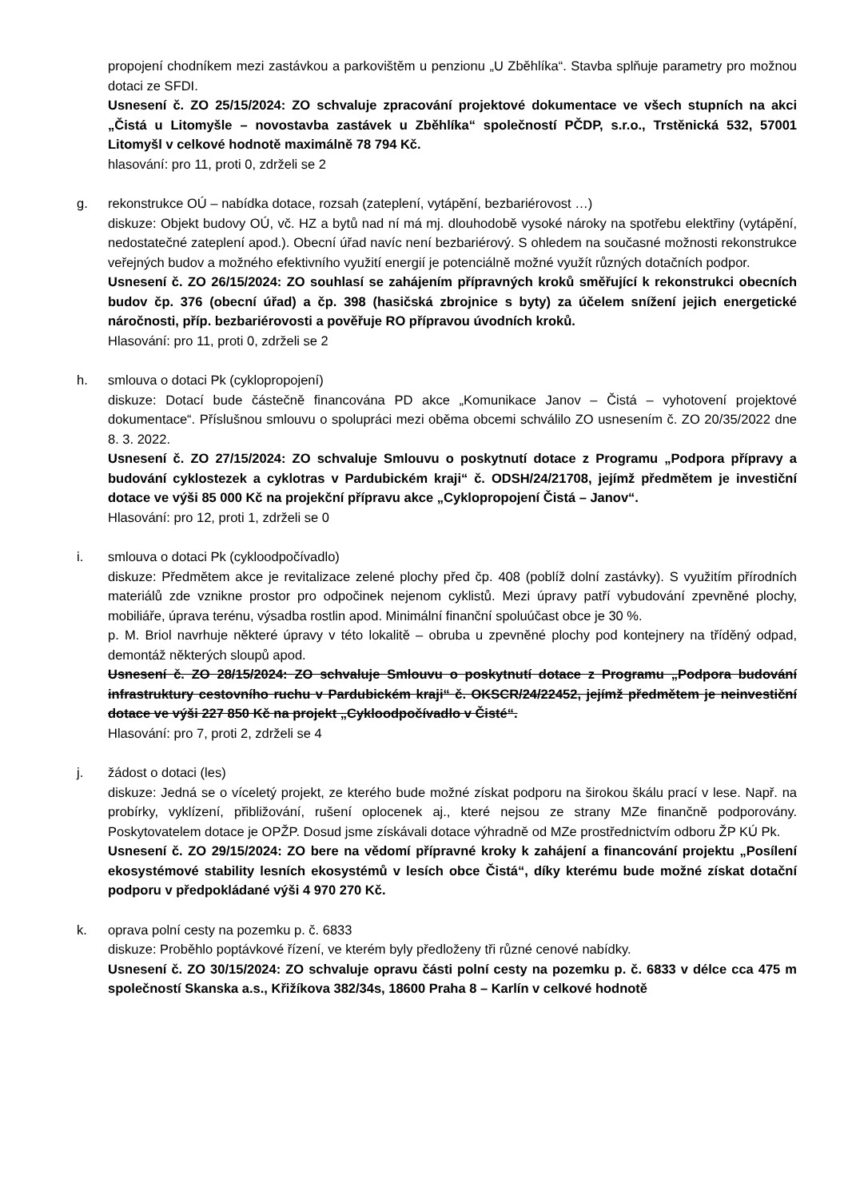propojení chodníkem mezi zastávkou a parkovištěm u penzionu „U Zběhlíka“. Stavba splňuje parametry pro možnou dotaci ze SFDI.
Usnesení č. ZO 25/15/2024: ZO schvaluje zpracování projektové dokumentace ve všech stupních na akci „Čistá u Litomyšle – novostavba zastávek u Zběhlíka“ společností PČDP, s.r.o., Trstěnická 532, 57001 Litomyšl v celkové hodnotě maximálně 78 794 Kč.
hlasování: pro 11, proti 0, zdrželi se 2
g. rekonstrukce OÚ – nabídka dotace, rozsah (zateplení, vytápění, bezbariérovost …)
diskuze: Objekt budovy OÚ, vč. HZ a bytů nad ní má mj. dlouhodobě vysoké nároky na spotřebu elektřiny (vytápění, nedostatečné zateplení apod.). Obecní úřad navíc není bezbariérový. S ohledem na současné možnosti rekonstrukce veřejných budov a možného efektivního využití energií je potenciálně možné využít různých dotačních podpor.
Usnesení č. ZO 26/15/2024: ZO souhlasí se zahájením přípravných kroků směřující k rekonstrukci obecních budov čp. 376 (obecní úřad) a čp. 398 (hasičská zbrojnice s byty) za účelem snížení jejich energetické náročnosti, příp. bezbariérovosti a pověřuje RO přípravou úvodních kroků.
Hlasování: pro 11, proti 0, zdrželi se 2
h. smlouva o dotaci Pk (cyklopropojení)
diskuze: Dotací bude částečně financována PD akce „Komunikace Janov – Čistá – vyhotovení projektové dokumentace“. Příslušnou smlouvu o spolupráci mezi oběma obcemi schválilo ZO usnesením č. ZO 20/35/2022 dne 8. 3. 2022.
Usnesení č. ZO 27/15/2024: ZO schvaluje Smlouvu o poskytnutí dotace z Programu „Podpora přípravy a budování cyklostezek a cyklotras v Pardubickém kraji“ č. ODSH/24/21708, jejímž předmětem je investiční dotace ve výši 85 000 Kč na projekční přípravu akce „Cyklopropojení Čistá – Janov“.
Hlasování: pro 12, proti 1, zdrželi se 0
i. smlouva o dotaci Pk (cykloodpočívadlo)
diskuze: Předmětem akce je revitalizace zelené plochy před čp. 408 (poblíž dolní zastávky). S využitím přírodních materiálů zde vznikne prostor pro odpočinek nejenom cyklistů. Mezi úpravy patří vybudování zpevněné plochy, mobiliáře, úprava terénu, výsadba rostlin apod. Minimální finanční spoluúčast obce je 30 %.
p. M. Briol navrhuje některé úpravy v této lokalitě – obruba u zpevněné plochy pod kontejnery na tříděný odpad, demontáž některých sloupů apod.
Usnesení č. ZO 28/15/2024: ZO schvaluje Smlouvu o poskytnutí dotace z Programu „Podpora budování infrastruktury cestovního ruchu v Pardubickém kraji“ č. OKSCR/24/22452, jejímž předmětem je neinvestiční dotace ve výši 227 850 Kč na projekt „Cykloodpočívadlo v Čisté“.
Hlasování: pro 7, proti 2, zdrželi se 4
j. žádost o dotaci (les)
diskuze: Jedná se o víceletý projekt, ze kterého bude možné získat podporu na širokou škálu prací v lese. Např. na probírky, vyklízení, přibližování, rušení oplocenek aj., které nejsou ze strany MZe finančně podporovány. Poskytovatelem dotace je OPŽP. Dosud jsme získávali dotace výhradně od MZe prostřednictvím odboru ŽP KÚ Pk.
Usnesení č. ZO 29/15/2024: ZO bere na vědomí přípravné kroky k zahájení a financování projektu „Posílení ekosystémové stability lesních ekosystémů v lesích obce Čistá“, díky kterému bude možné získat dotační podporu v předpokládané výši 4 970 270 Kč.
k. oprava polní cesty na pozemku p. č. 6833
diskuze: Proběhlo poptávkové řízení, ve kterém byly předloženy tři různé cenové nabídky.
Usnesení č. ZO 30/15/2024: ZO schvaluje opravu části polní cesty na pozemku p. č. 6833 v délce cca 475 m společností Skanska a.s., Křižíkova 382/34s, 18600 Praha 8 – Karlín v celkové hodnotě